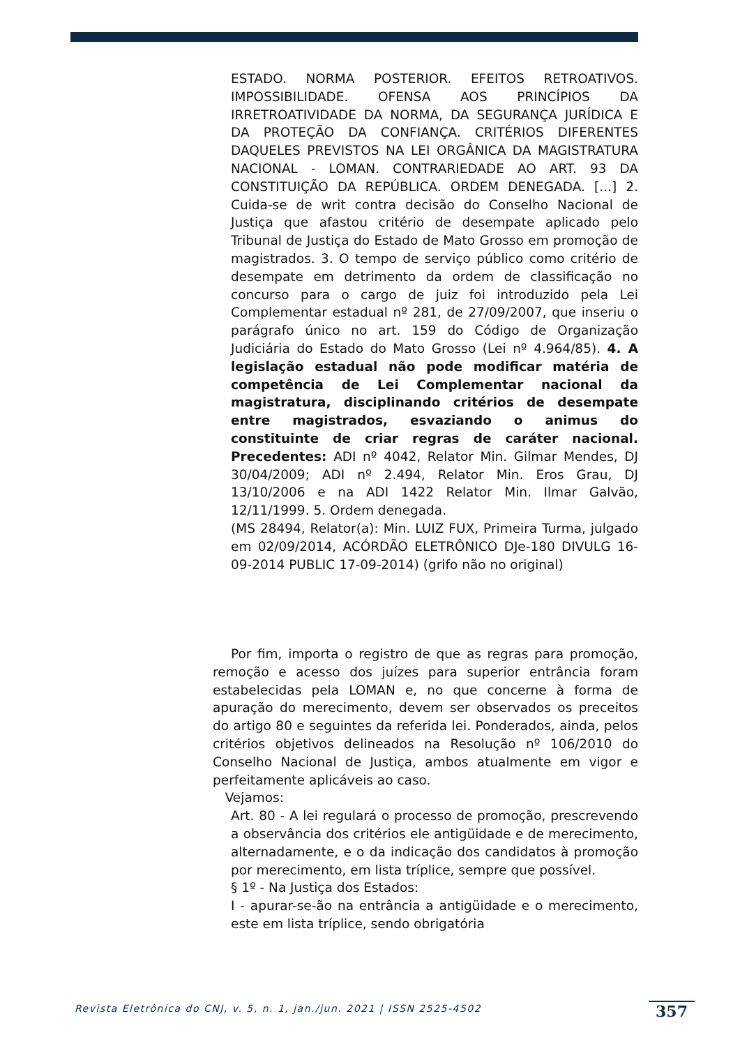ESTADO. NORMA POSTERIOR. EFEITOS RETROATIVOS. IMPOSSIBILIDADE. OFENSA AOS PRINCÍPIOS DA IRRETROATIVIDADE DA NORMA, DA SEGURANÇA JURÍDICA E DA PROTEÇÃO DA CONFIANÇA. CRITÉRIOS DIFERENTES DAQUELES PREVISTOS NA LEI ORGÂNICA DA MAGISTRATURA NACIONAL - LOMAN. CONTRARIEDADE AO ART. 93 DA CONSTITUIÇÃO DA REPÚBLICA. ORDEM DENEGADA. [...] 2. Cuida-se de writ contra decisão do Conselho Nacional de Justiça que afastou critério de desempate aplicado pelo Tribunal de Justiça do Estado de Mato Grosso em promoção de magistrados. 3. O tempo de serviço público como critério de desempate em detrimento da ordem de classificação no concurso para o cargo de juiz foi introduzido pela Lei Complementar estadual nº 281, de 27/09/2007, que inseriu o parágrafo único no art. 159 do Código de Organização Judiciária do Estado do Mato Grosso (Lei nº 4.964/85). 4. A legislação estadual não pode modificar matéria de competência de Lei Complementar nacional da magistratura, disciplinando critérios de desempate entre magistrados, esvaziando o animus do constituinte de criar regras de caráter nacional. Precedentes: ADI nº 4042, Relator Min. Gilmar Mendes, DJ 30/04/2009; ADI nº 2.494, Relator Min. Eros Grau, DJ 13/10/2006 e na ADI 1422 Relator Min. Ilmar Galvão, 12/11/1999. 5. Ordem denegada.
(MS 28494, Relator(a): Min. LUIZ FUX, Primeira Turma, julgado em 02/09/2014, ACÓRDÃO ELETRÔNICO DJe-180 DIVULG 16-09-2014 PUBLIC 17-09-2014) (grifo não no original)
Por fim, importa o registro de que as regras para promoção, remoção e acesso dos juízes para superior entrância foram estabelecidas pela LOMAN e, no que concerne à forma de apuração do merecimento, devem ser observados os preceitos do artigo 80 e seguintes da referida lei. Ponderados, ainda, pelos critérios objetivos delineados na Resolução nº 106/2010 do Conselho Nacional de Justiça, ambos atualmente em vigor e perfeitamente aplicáveis ao caso.
Vejamos:
Art. 80 - A lei regulará o processo de promoção, prescrevendo a observância dos critérios ele antigüidade e de merecimento, alternadamente, e o da indicação dos candidatos à promoção por merecimento, em lista tríplice, sempre que possível.
§ 1º - Na Justiça dos Estados:
I - apurar-se-ão na entrância a antigüidade e o merecimento, este em lista tríplice, sendo obrigatória
Revista Eletrônica do CNJ, v. 5, n. 1, jan./jun. 2021 | ISSN 2525-4502
357